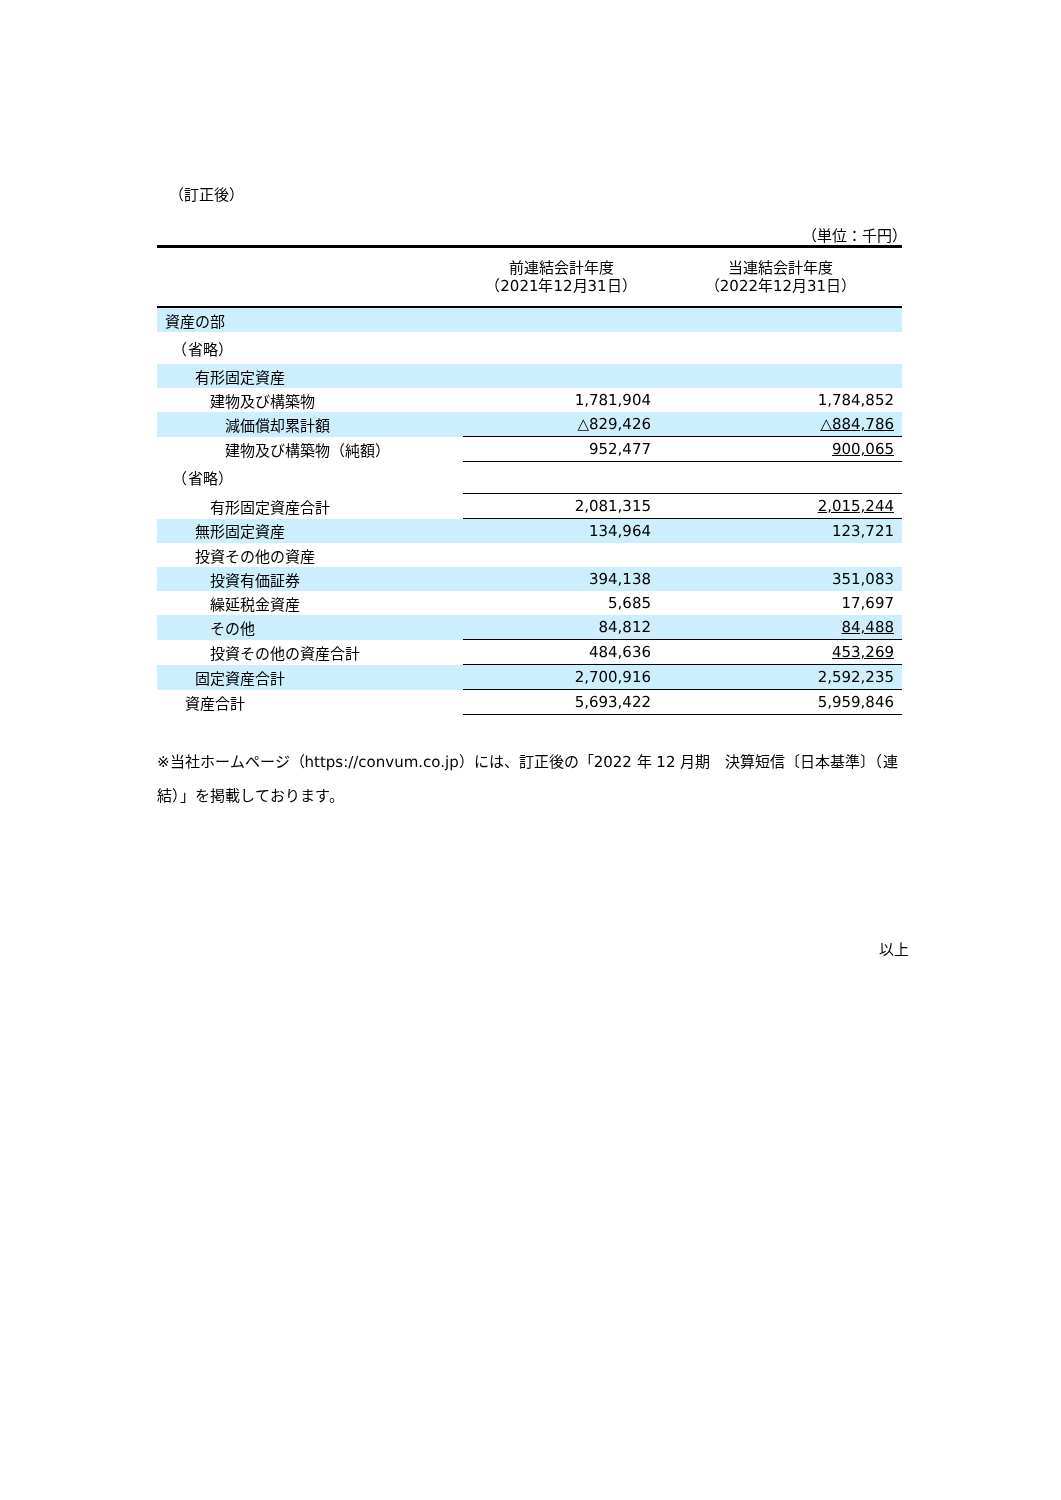（訂正後）
（単位：千円）
| | 前連結会計年度 （2021年12月31日） | 当連結会計年度 （2022年12月31日） |
| 資産の部 | | |
| （省略） | | |
| 有形固定資産 | | |
| 建物及び構築物 | 1,781,904 | 1,784,852 |
| 減価償却累計額 | △829,426 | △884,786 |
| 建物及び構築物（純額） | 952,477 | 900,065 |
| （省略） | | |
| 有形固定資産合計 | 2,081,315 | 2,015,244 |
| 無形固定資産 | 134,964 | 123,721 |
| 投資その他の資産 | | |
| 投資有価証券 | 394,138 | 351,083 |
| 繰延税金資産 | 5,685 | 17,697 |
| その他 | 84,812 | 84,488 |
| 投資その他の資産合計 | 484,636 | 453,269 |
| 固定資産合計 | 2,700,916 | 2,592,235 |
| 資産合計 | 5,693,422 | 5,959,846 |
※当社ホームページ（https://convum.co.jp）には、訂正後の「2022 年 12 月期　決算短信〔日本基準〕（連結）」を掲載しております。
以上